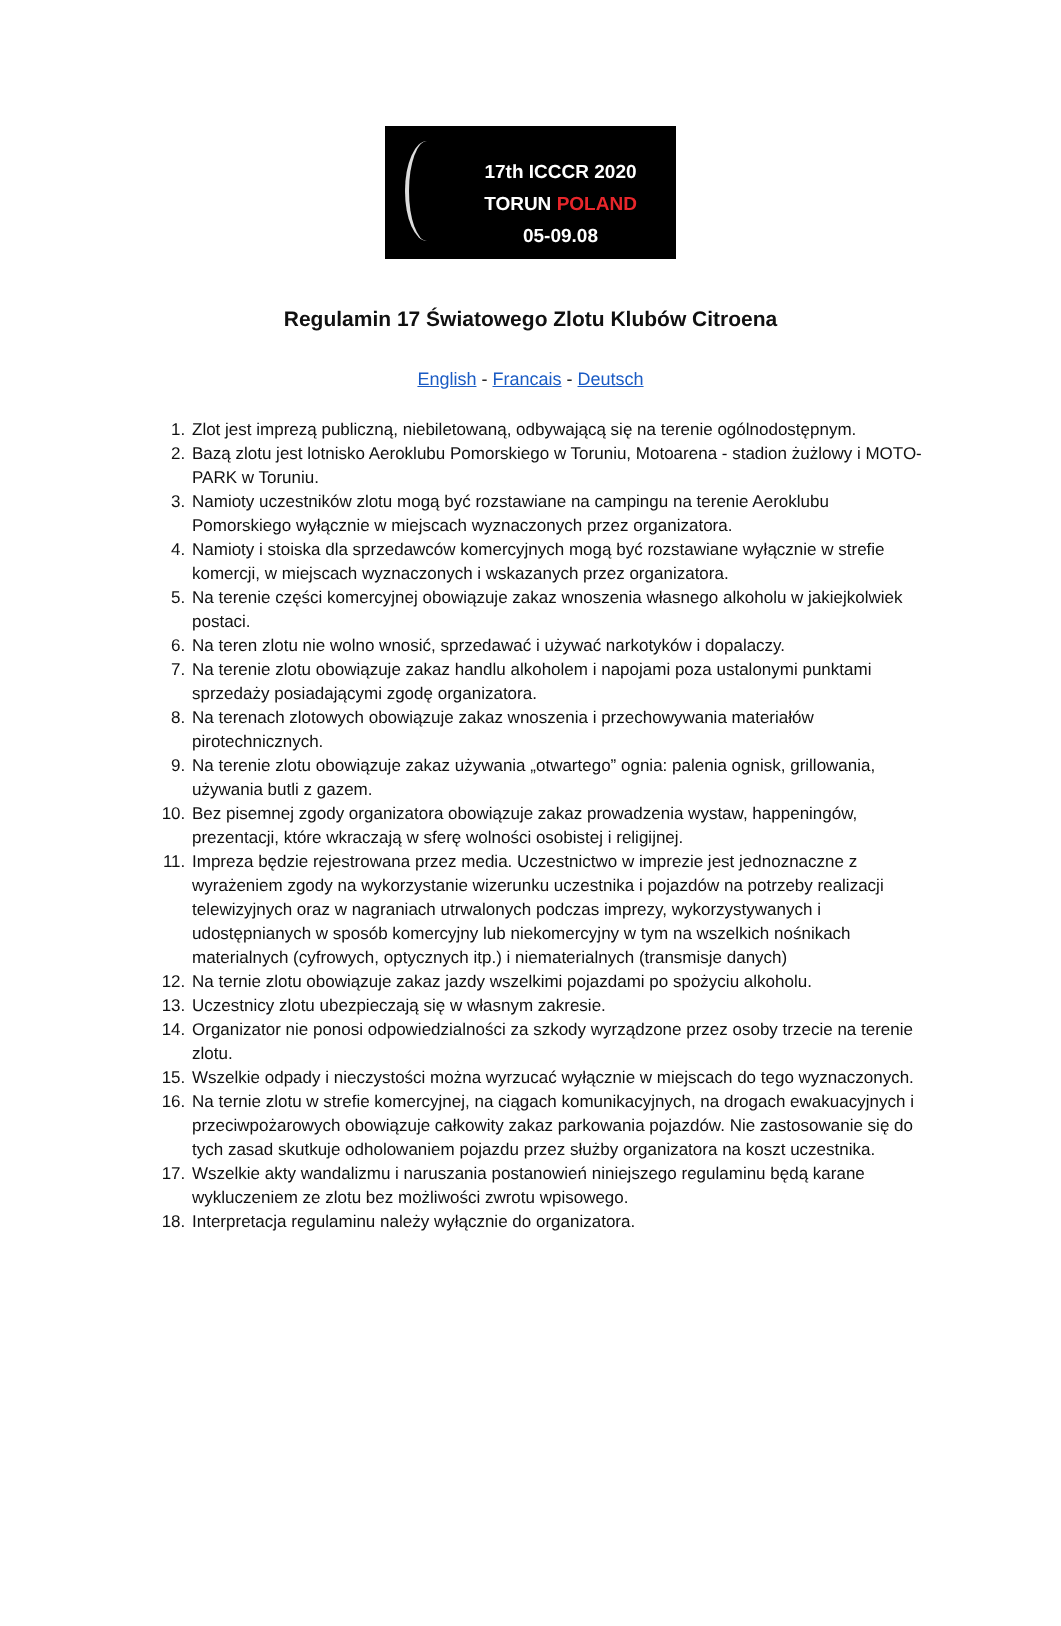17th ICCCR 2020
TORUN POLAND
05-09.08
Regulamin 17 Światowego Zlotu Klubów Citroena
English - Francais - Deutsch
1. Zlot jest imprezą publiczną, niebiletowaną, odbywającą się na terenie ogólnodostępnym.
2. Bazą zlotu jest lotnisko Aeroklubu Pomorskiego w Toruniu, Motoarena - stadion żużlowy i MOTO-PARK w Toruniu.
3. Namioty uczestników zlotu mogą być rozstawiane na campingu na terenie Aeroklubu Pomorskiego wyłącznie w miejscach wyznaczonych przez organizatora.
4. Namioty i stoiska dla sprzedawców komercyjnych mogą być rozstawiane wyłącznie w strefie komercji, w miejscach wyznaczonych i wskazanych przez organizatora.
5. Na terenie części komercyjnej obowiązuje zakaz wnoszenia własnego alkoholu w jakiejkolwiek postaci.
6. Na teren zlotu nie wolno wnosić, sprzedawać i używać narkotyków i dopalaczy.
7. Na terenie zlotu obowiązuje zakaz handlu alkoholem i napojami poza ustalonymi punktami sprzedaży posiadającymi zgodę organizatora.
8. Na terenach zlotowych obowiązuje zakaz wnoszenia i przechowywania materiałów pirotechnicznych.
9. Na terenie zlotu obowiązuje zakaz używania „otwartego” ognia: palenia ognisk, grillowania, używania butli z gazem.
10. Bez pisemnej zgody organizatora obowiązuje zakaz prowadzenia wystaw, happeningów, prezentacji, które wkraczają w sferę wolności osobistej i religijnej.
11. Impreza będzie rejestrowana przez media. Uczestnictwo w imprezie jest jednoznaczne z wyrażeniem zgody na wykorzystanie wizerunku uczestnika i pojazdów na potrzeby realizacji telewizyjnych oraz w nagraniach utrwalonych podczas imprezy, wykorzystywanych i udostępnianych w sposób komercyjny lub niekomercyjny w tym na wszelkich nośnikach materialnych (cyfrowych, optycznych itp.) i niematerialnych (transmisje danych)
12. Na ternie zlotu obowiązuje zakaz jazdy wszelkimi pojazdami po spożyciu alkoholu.
13. Uczestnicy zlotu ubezpieczają się w własnym zakresie.
14. Organizator nie ponosi odpowiedzialności za szkody wyrządzone przez osoby trzecie na terenie zlotu.
15. Wszelkie odpady i nieczystości można wyrzucać wyłącznie w miejscach do tego wyznaczonych.
16. Na ternie zlotu w strefie komercyjnej, na ciągach komunikacyjnych, na drogach ewakuacyjnych i przeciwpożarowych obowiązuje całkowity zakaz parkowania pojazdów. Nie zastosowanie się do tych zasad skutkuje odholowaniem pojazdu przez służby organizatora na koszt uczestnika.
17. Wszelkie akty wandalizmu i naruszania postanowień niniejszego regulaminu będą karane wykluczeniem ze zlotu bez możliwości zwrotu wpisowego.
18. Interpretacja regulaminu należy wyłącznie do organizatora.